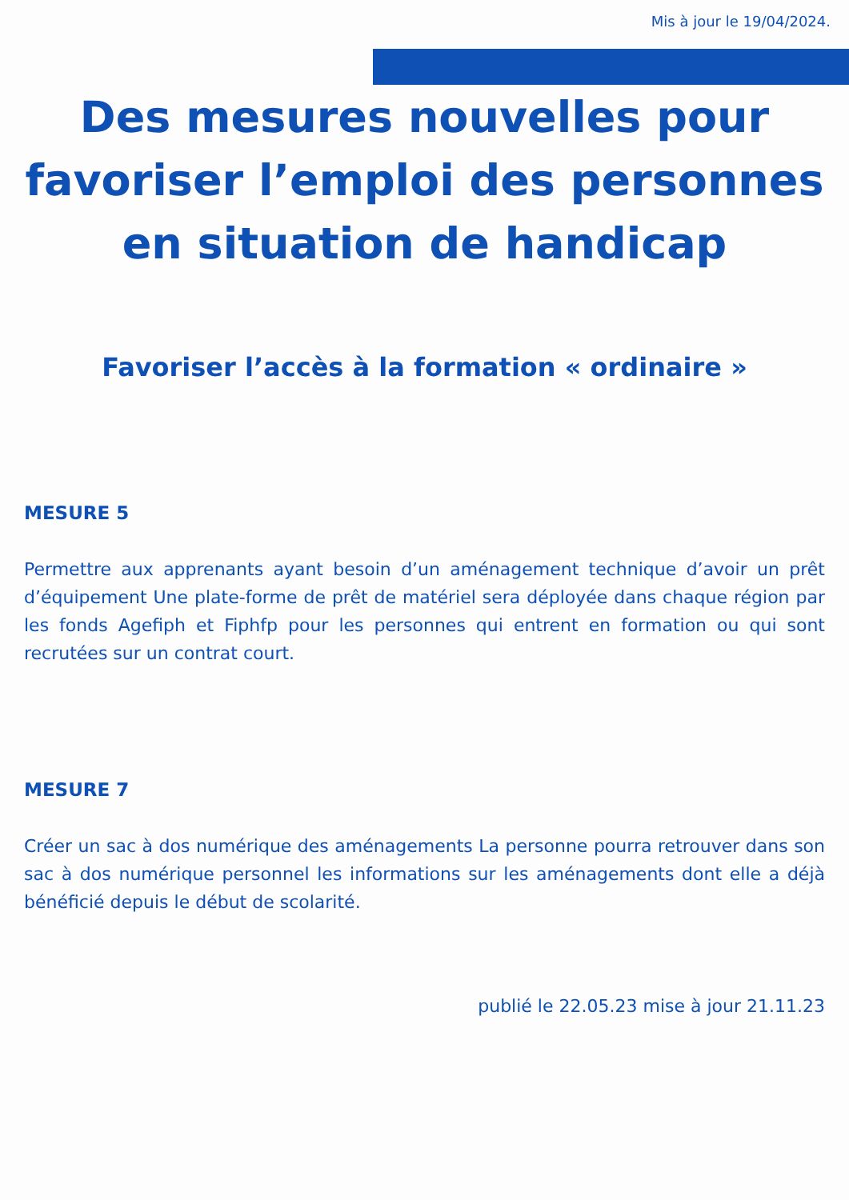Mis à jour le 19/04/2024.
Des mesures nouvelles pour favoriser l’emploi des personnes en situation de handicap
Favoriser l’accès à la formation « ordinaire »
MESURE 5
Permettre aux apprenants ayant besoin d’un aménagement technique d’avoir un prêt d’équipement Une plate-forme de prêt de matériel sera déployée dans chaque région par les fonds Agefiph et Fiphfp pour les personnes qui entrent en formation ou qui sont recrutées sur un contrat court.
MESURE 7
Créer un sac à dos numérique des aménagements La personne pourra retrouver dans son sac à dos numérique personnel les informations sur les aménagements dont elle a déjà bénéficié depuis le début de scolarité.
publié le 22.05.23 mise à jour 21.11.23